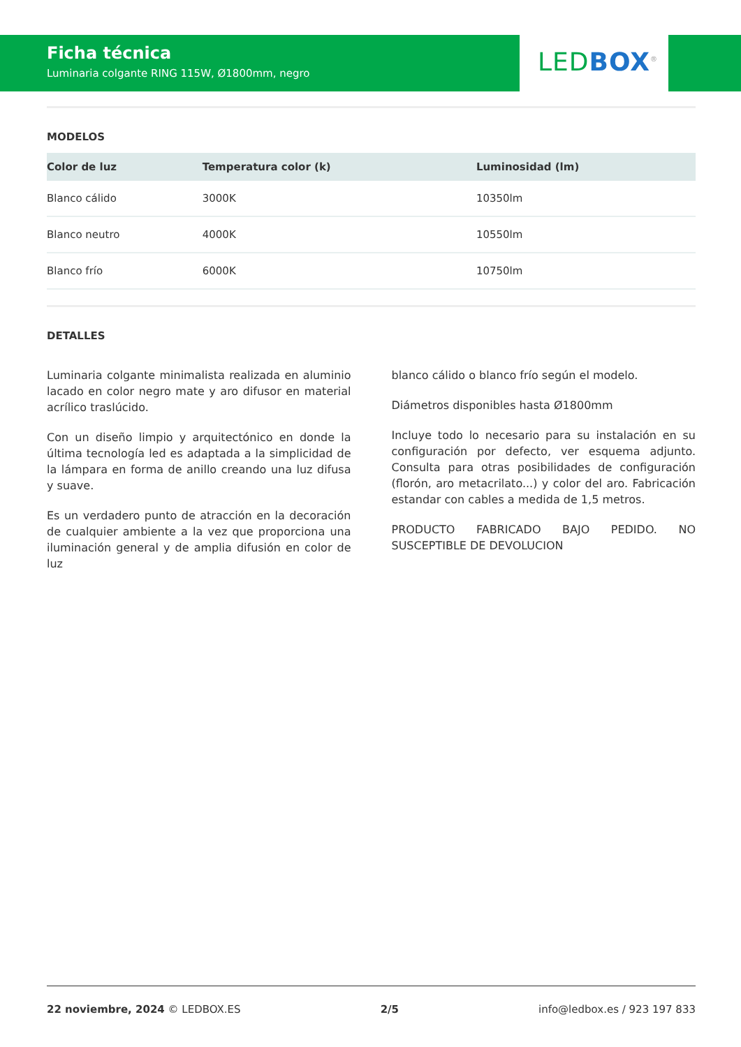Ficha técnica
Luminaria colgante RING 115W, Ø1800mm, negro
LED BOX<sup>®</sup>
MODELOS
| Color de luz | Temperatura color (k) | Luminosidad (lm) |
| --- | --- | --- |
| Blanco cálido | 3000K | 10350lm |
| Blanco neutro | 4000K | 10550lm |
| Blanco frío | 6000K | 10750lm |
DETALLES
Luminaria colgante minimalista realizada en aluminio lacado en color negro mate y aro difusor en material acrílico traslúcido.
Con un diseño limpio y arquitectónico en donde la última tecnología led es adaptada a la simplicidad de la lámpara en forma de anillo creando una luz difusa y suave.
Es un verdadero punto de atracción en la decoración de cualquier ambiente a la vez que proporciona una iluminación general y de amplia difusión en color de luz
blanco cálido o blanco frío según el modelo.
Diámetros disponibles hasta Ø1800mm
Incluye todo lo necesario para su instalación en su configuración por defecto, ver esquema adjunto. Consulta para otras posibilidades de configuración (florón, aro metacrilato...) y color del aro. Fabricación estandar con cables a medida de 1,5 metros.
PRODUCTO FABRICADO BAJO PEDIDO. NO SUSCEPTIBLE DE DEVOLUCION
22 noviembre, 2024 © LEDBOX.ES 2/5 info@ledbox.es / 923 197 833